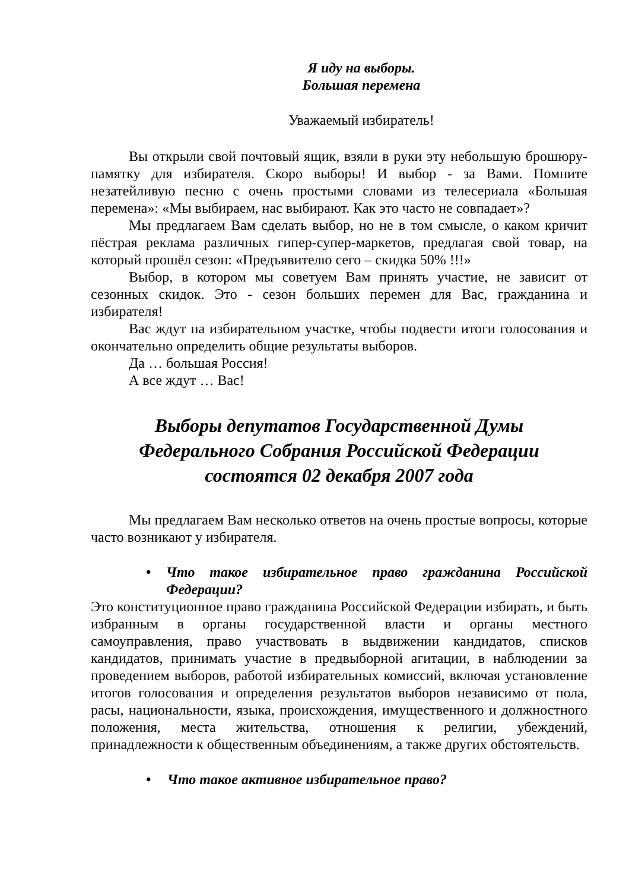Я иду на выборы.
Большая перемена
Уважаемый избиратель!
Вы открыли свой почтовый ящик, взяли в руки эту небольшую брошюру- памятку для избирателя. Скоро выборы! И выбор - за Вами. Помните незатейливую песню с очень простыми словами из телесериала «Большая перемена»: «Мы выбираем, нас выбирают. Как это часто не совпадает»?
Мы предлагаем Вам сделать выбор, но не в том смысле, о каком кричит пёстрая реклама различных гипер-супер-маркетов, предлагая свой товар, на который прошёл сезон: «Предъявителю сего – скидка 50% !!!»
Выбор, в котором мы советуем Вам принять участие, не зависит от сезонных скидок. Это - сезон больших перемен для Вас, гражданина и избирателя!
Вас ждут на избирательном участке, чтобы подвести итоги голосования и окончательно определить общие результаты выборов.
Да … большая Россия!
А все ждут … Вас!
Выборы депутатов Государственной Думы
Федерального Собрания Российской Федерации
состоятся 02 декабря 2007 года
Мы предлагаем Вам несколько ответов на очень простые вопросы, которые часто возникают у избирателя.
• Что такое избирательное право гражданина Российской Федерации?
Это конституционное право гражданина Российской Федерации избирать, и быть избранным в органы государственной власти и органы местного самоуправления, право участвовать в выдвижении кандидатов, списков кандидатов, принимать участие в предвыборной агитации, в наблюдении за проведением выборов, работой избирательных комиссий, включая установление итогов голосования и определения результатов выборов независимо от пола, расы, национальности, языка, происхождения, имущественного и должностного положения, места жительства, отношения к религии, убеждений, принадлежности к общественным объединениям, а также других обстоятельств.
• Что такое активное избирательное право?